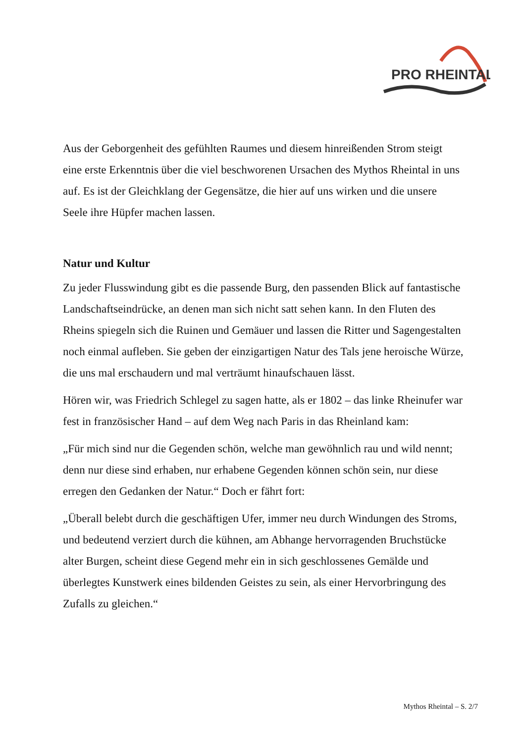PRO RHEINTAL
Aus der Geborgenheit des gefühlten Raumes und diesem hinreißenden Strom steigt eine erste Erkenntnis über die viel beschworenen Ursachen des Mythos Rheintal in uns auf. Es ist der Gleichklang der Gegensätze, die hier auf uns wirken und die unsere Seele ihre Hüpfer machen lassen.
Natur und Kultur
Zu jeder Flusswindung gibt es die passende Burg, den passenden Blick auf fantastische Landschaftseindrücke, an denen man sich nicht satt sehen kann. In den Fluten des Rheins spiegeln sich die Ruinen und Gemäuer und lassen die Ritter und Sagengestalten noch einmal aufleben. Sie geben der einzigartigen Natur des Tals jene heroische Würze, die uns mal erschaudern und mal verträumt hinaufschauen lässt.
Hören wir, was Friedrich Schlegel zu sagen hatte, als er 1802 – das linke Rheinufer war fest in französischer Hand – auf dem Weg nach Paris in das Rheinland kam:
„Für mich sind nur die Gegenden schön, welche man gewöhnlich rau und wild nennt; denn nur diese sind erhaben, nur erhabene Gegenden können schön sein, nur diese erregen den Gedanken der Natur.“ Doch er fährt fort:
„Überall belebt durch die geschäftigen Ufer, immer neu durch Windungen des Stroms, und bedeutend verziert durch die kühnen, am Abhange hervorragenden Bruchstücke alter Burgen, scheint diese Gegend mehr ein in sich geschlossenes Gemälde und überlegtes Kunstwerk eines bildenden Geistes zu sein, als einer Hervorbringung des Zufalls zu gleichen.“
Mythos Rheintal – S. 2/7